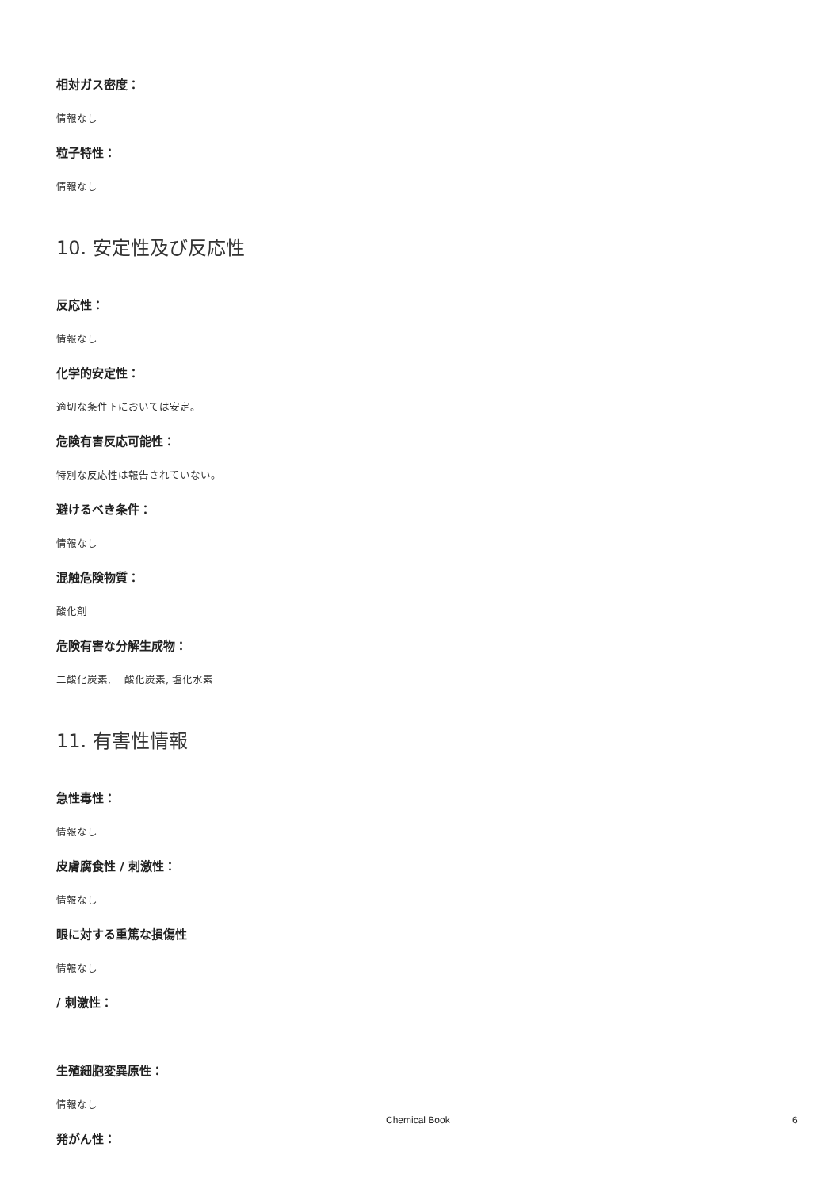相対ガス密度：
情報なし
粒子特性：
情報なし
10. 安定性及び反応性
反応性：
情報なし
化学的安定性：
適切な条件下においては安定。
危険有害反応可能性：
特別な反応性は報告されていない。
避けるべき条件：
情報なし
混触危険物質：
酸化剤
危険有害な分解生成物：
二酸化炭素, 一酸化炭素, 塩化水素
11. 有害性情報
急性毒性：
情報なし
皮膚腐食性 / 刺激性：
情報なし
眼に対する重篤な損傷性
情報なし
/ 刺激性：
生殖細胞変異原性：
情報なし
発がん性：
Chemical Book 6